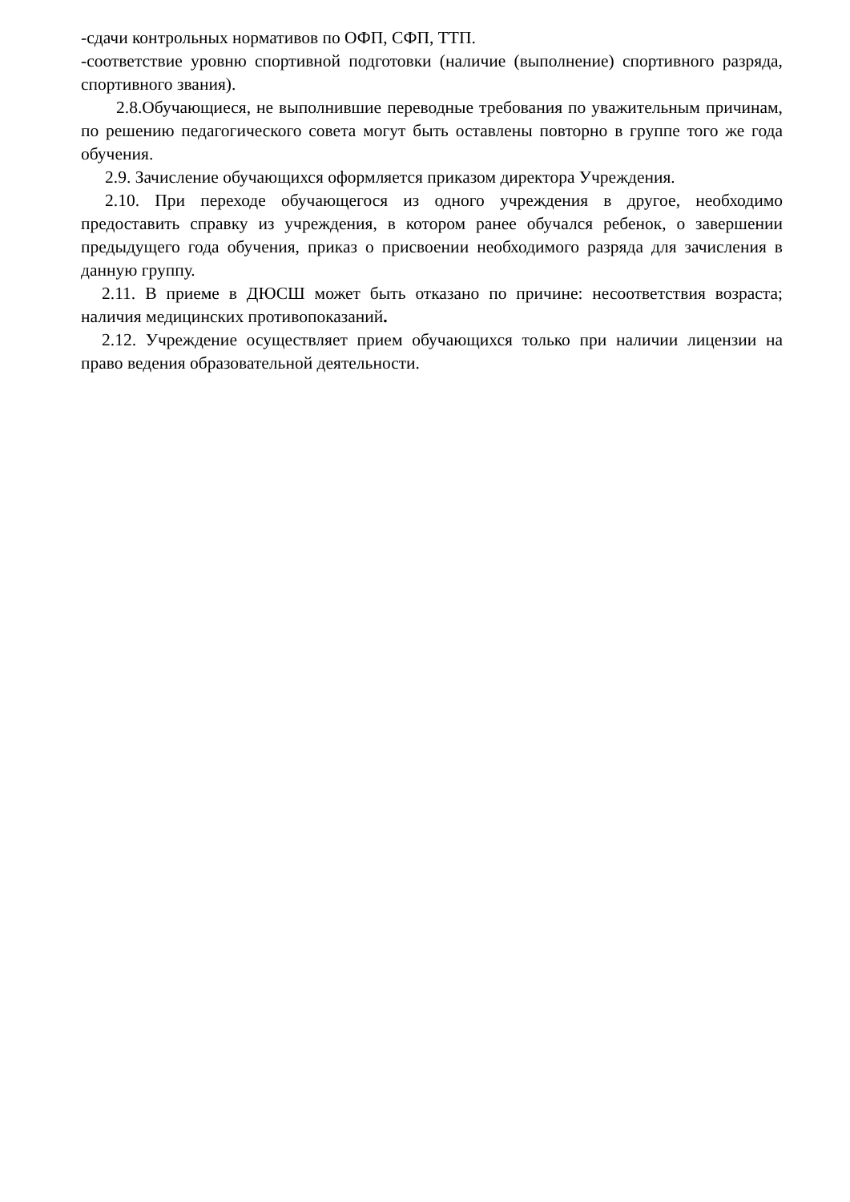-сдачи контрольных нормативов по ОФП, СФП, ТТП.
-соответствие уровню спортивной подготовки (наличие (выполнение) спортивного разряда, спортивного звания).
2.8.Обучающиеся, не выполнившие переводные требования по уважительным причинам, по решению педагогического совета могут быть оставлены повторно в группе того же года обучения.
2.9. Зачисление обучающихся оформляется приказом директора Учреждения.
2.10. При переходе обучающегося из одного учреждения в другое, необходимо предоставить справку из учреждения, в котором ранее обучался ребенок, о завершении предыдущего года обучения, приказ о присвоении необходимого разряда для зачисления в данную группу.
2.11. В приеме в ДЮСШ может быть отказано по причине: несоответствия возраста; наличия медицинских противопоказаний.
2.12. Учреждение осуществляет прием обучающихся только при наличии лицензии на право ведения образовательной деятельности.